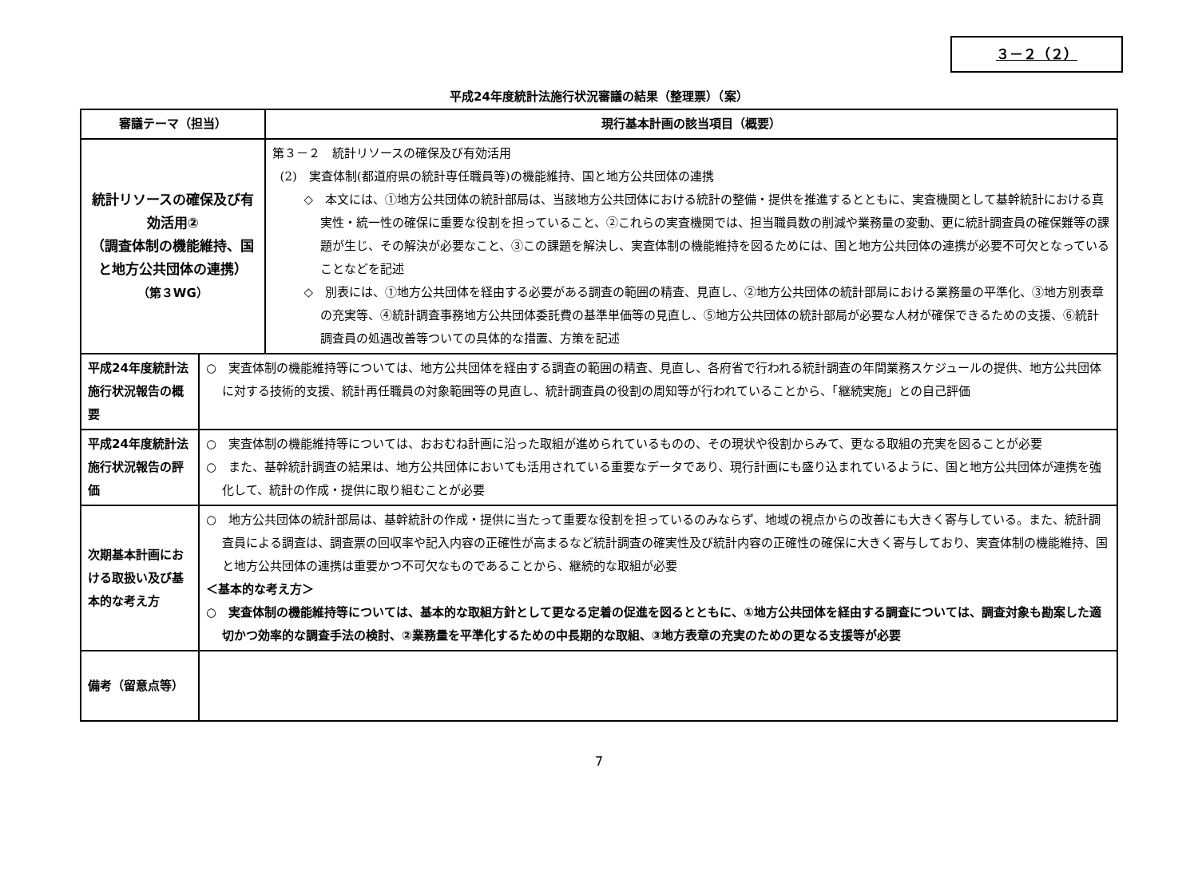３－２（２）
平成24年度統計法施行状況審議の結果（整理票）（案）
| 審議テーマ（担当） | | 現行基本計画の該当項目（概要） |
| --- | --- | --- |
| 統計リソースの確保及び有効活用② （調査体制の機能維持、国と地方公共団体の連携） （第３WG） | | 第３－２ 統計リソースの確保及び有効活用 (2) 実査体制(都道府県の統計専任職員等)の機能維持、国と地方公共団体の連携 ◇ 本文には、①地方公共団体の統計部局は、当該地方公共団体における統計の整備・提供を推進するとともに、実査機関として基幹統計における真実性・統一性の確保に重要な役割を担っていること、②これらの実査機関では、担当職員数の削減や業務量の変動、更に統計調査員の確保難等の課題が生じ、その解決が必要なこと、③この課題を解決し、実査体制の機能維持を図るためには、国と地方公共団体の連携が必要不可欠となっていることなどを記述 ◇ 別表には、①地方公共団体を経由する必要がある調査の範囲の精査、見直し、②地方公共団体の統計部局における業務量の平準化、③地方別表章の充実等、④統計調査事務地方公共団体委託費の基準単価等の見直し、⑤地方公共団体の統計部局が必要な人材が確保できるための支援、⑥統計調査員の処遇改善等ついての具体的な措置、方策を記述 |
| 平成24年度統計法施行状況報告の概要 | ○ 実査体制の機能維持等については、地方公共団体を経由する調査の範囲の精査、見直し、各府省で行われる統計調査の年間業務スケジュールの提供、地方公共団体に対する技術的支援、統計再任職員の対象範囲等の見直し、統計調査員の役割の周知等が行われていることから、「継続実施」との自己評価 | |
| 平成24年度統計法施行状況報告の評価 | ○ 実査体制の機能維持等については、おおむね計画に沿った取組が進められているものの、その現状や役割からみて、更なる取組の充実を図ることが必要 ○ また、基幹統計調査の結果は、地方公共団体においても活用されている重要なデータであり、現行計画にも盛り込まれているように、国と地方公共団体が連携を強化して、統計の作成・提供に取り組むことが必要 | |
| 次期基本計画における取扱い及び基本的な考え方 | ○ 地方公共団体の統計部局は、基幹統計の作成・提供に当たって重要な役割を担っているのみならず、地域の視点からの改善にも大きく寄与している。また、統計調査員による調査は、調査票の回収率や記入内容の正確性が高まるなど統計調査の確実性及び統計内容の正確性の確保に大きく寄与しており、実査体制の機能維持、国と地方公共団体の連携は重要かつ不可欠なものであることから、継続的な取組が必要 ＜基本的な考え方＞ ○ 実査体制の機能維持等については、基本的な取組方針として更なる定着の促進を図るとともに、①地方公共団体を経由する調査については、調査対象も勘案した適切かつ効率的な調査手法の検討、②業務量を平準化するための中長期的な取組、③地方表章の充実のための更なる支援等が必要 | |
| 備考（留意点等） | | |
7